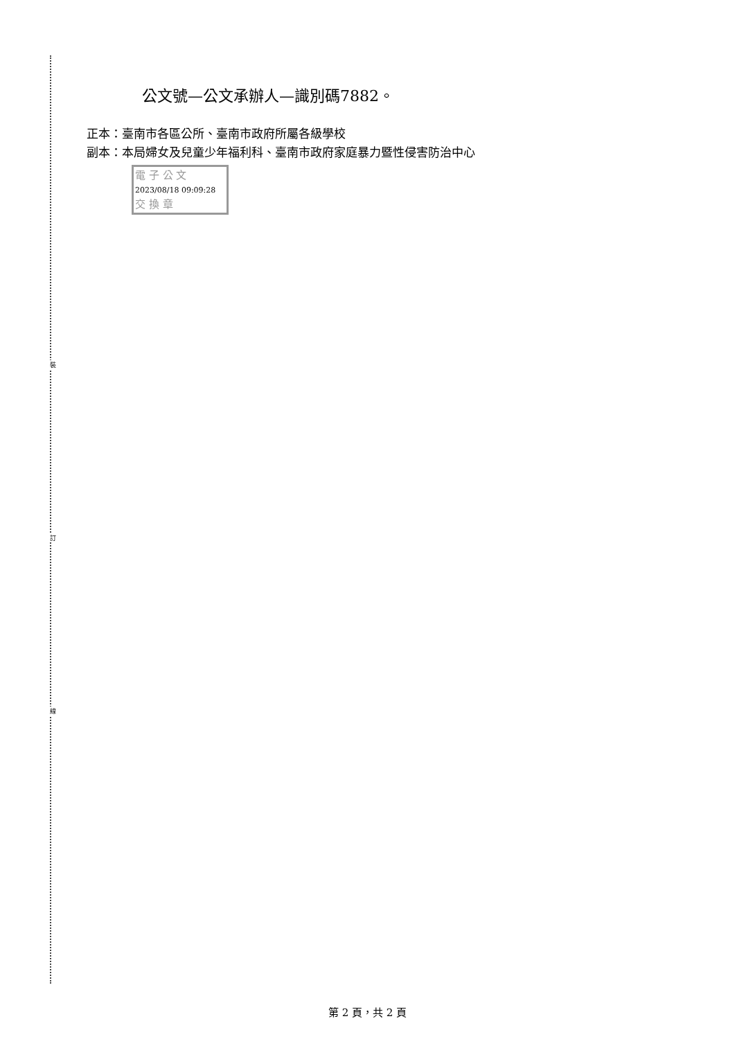裝
訂
線
公文號—公文承辦人—識別碼7882。
正本：臺南市各區公所、臺南市政府所屬各級學校
副本：本局婦女及兒童少年福利科、臺南市政府家庭暴力暨性侵害防治中心
電 子 公 文 2023/08/18 09:09:28
交 換 章
第 2 頁，共 2 頁